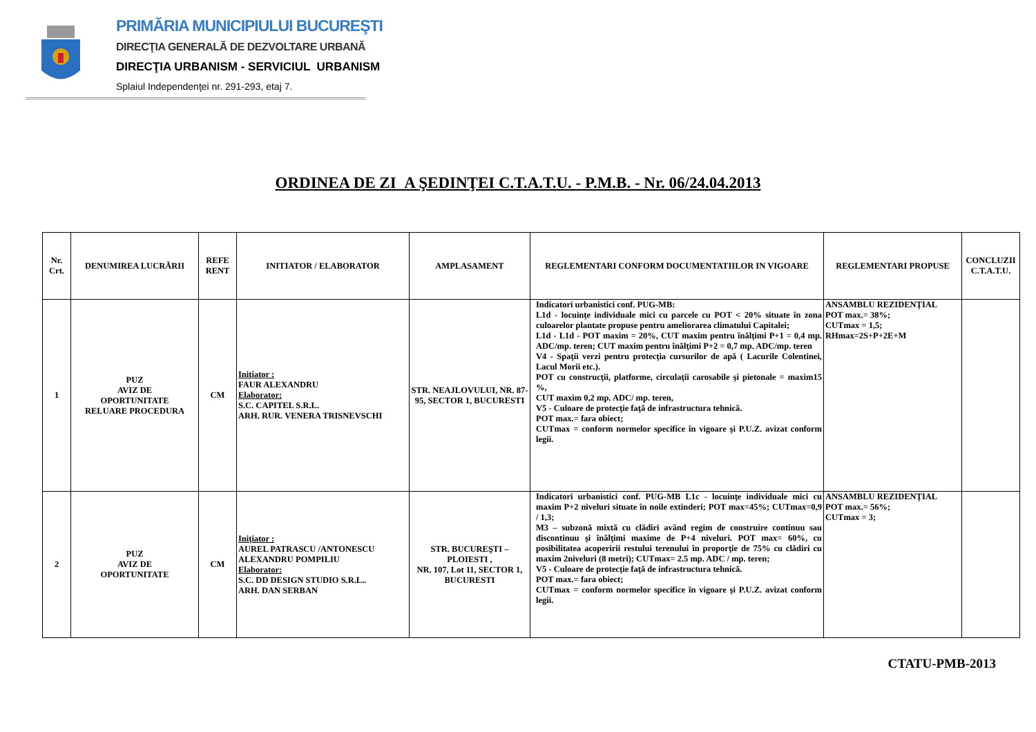PRIMĂRIA MUNICIPIULUI BUCUREŞTI
DIRECŢIA GENERALĂ DE DEZVOLTARE URBANĂ
DIRECŢIA URBANISM - SERVICIUL URBANISM
Splaiul Independenţei nr. 291-293, etaj 7.
ORDINEA DE ZI A ŞEDINŢEI C.T.A.T.U. - P.M.B. - Nr. 06/24.04.2013
| Nr. Crt. | DENUMIREA LUCRĂRII | REFE RENT | INITIATOR / ELABORATOR | AMPLASAMENT | REGLEMENTARI CONFORM DOCUMENTATIILOR IN VIGOARE | REGLEMENTARI PROPUSE | CONCLUZII C.T.A.T.U. |
| --- | --- | --- | --- | --- | --- | --- | --- |
| 1 | PUZ AVIZ DE OPORTUNITATE RELUARE PROCEDURA | CM | Iniţiator : FAUR ALEXANDRU Elaborator: S.C. CAPITEL S.R.L. ARH. RUR. VENERA TRISNEVSCHI | STR. NEAJLOVULUI, NR. 87-95, SECTOR 1, BUCURESTI | Indicatori urbanistici conf. PUG-MB: L1d - locuinţe individuale mici cu parcele cu POT < 20% situate în zona culoarelor plantate propuse pentru ameliorarea climatului Capitalei; L1d - L1d - POT maxim = 20%, CUT maxim pentru înălţimi P+1 = 0,4 mp. ADC/mp. teren; CUT maxim pentru înălţimi P+2 = 0,7 mp. ADC/mp. teren V4 - Spaţii verzi pentru protecţia cursurilor de apă ( Lacurile Colentinei, Lacul Morii etc.). POT cu construcţii, platforme, circulaţii carosabile şi pietonale = maxim15 %, CUT maxim 0,2 mp. ADC/ mp. teren, V5 - Culoare de protecţie faţă de infrastructura tehnică. POT max.= fara obiect; CUTmax = conform normelor specifice în vigoare şi P.U.Z. avizat conform legii. | ANSAMBLU REZIDENŢIAL POT max.= 38%; CUTmax = 1,5; RHmax=2S+P+2E+M | |
| 2 | PUZ AVIZ DE OPORTUNITATE | CM | Iniţiator : AUREL PATRASCU /ANTONESCU ALEXANDRU POMPILIU Elaborator: S.C. DD DESIGN STUDIO S.R.L.. ARH. DAN SERBAN | STR. BUCUREŞTI – PLOIESTI , NR. 107, Lot 11, SECTOR 1, BUCURESTI | Indicatori urbanistici conf. PUG-MB L1c - locuinţe individuale mici cu maxim P+2 niveluri situate în noile extinderi; POT max=45%; CUTmax=0,9 / 1,3; M3 – subzonă mixtă cu clădiri având regim de construire continuu sau discontinuu şi înălţimi maxime de P+4 niveluri. POT max= 60%, cu posibilitatea acoperirii restului terenului în proporţie de 75% cu clădiri cu maxim 2niveluri (8 metri); CUTmax= 2.5 mp. ADC / mp. teren; V5 - Culoare de protecţie faţă de infrastructura tehnică. POT max.= fara obiect; CUTmax = conform normelor specifice în vigoare şi P.U.Z. avizat conform legii. | ANSAMBLU REZIDENŢIAL POT max.= 56%; CUTmax = 3; | |
CTATU-PMB-2013